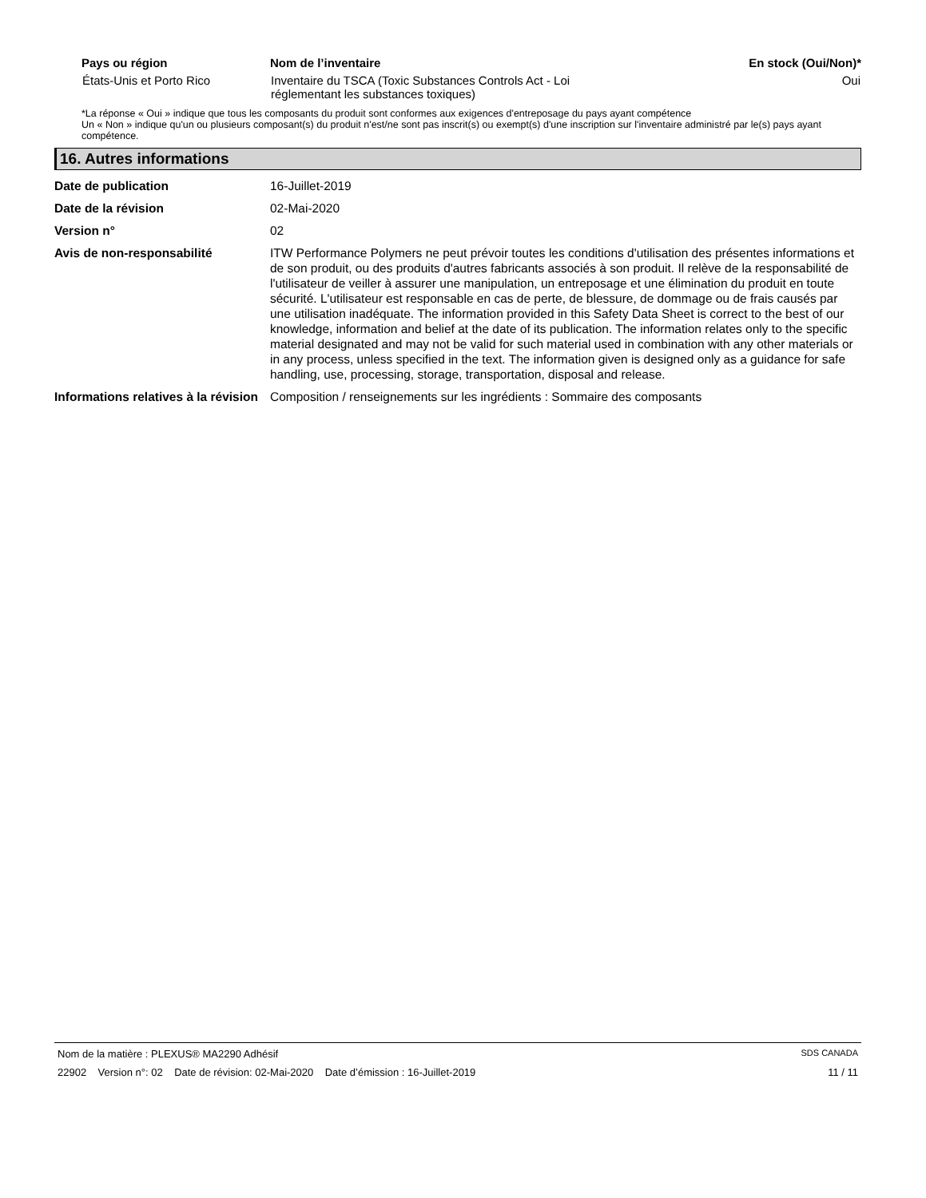| Pays ou région | Nom de l’inventaire | En stock (Oui/Non)* |
| --- | --- | --- |
| États-Unis et Porto Rico | Inventaire du TSCA (Toxic Substances Controls Act - Loi réglementant les substances toxiques) | Oui |
*La réponse « Oui » indique que tous les composants du produit sont conformes aux exigences d'entreposage du pays ayant compétence
Un « Non » indique qu'un ou plusieurs composant(s) du produit n'est/ne sont pas inscrit(s) ou exempt(s) d'une inscription sur l'inventaire administré par le(s) pays ayant compétence.
16. Autres informations
| Date de publication | 16-Juillet-2019 |
| Date de la révision | 02-Mai-2020 |
| Version n° | 02 |
| Avis de non-responsabilité | ITW Performance Polymers ne peut prévoir toutes les conditions d'utilisation des présentes informations et de son produit, ou des produits d'autres fabricants associés à son produit. Il relève de la responsabilité de l'utilisateur de veiller à assurer une manipulation, un entreposage et une élimination du produit en toute sécurité. L'utilisateur est responsable en cas de perte, de blessure, de dommage ou de frais causés par une utilisation inadéquate. The information provided in this Safety Data Sheet is correct to the best of our knowledge, information and belief at the date of its publication. The information relates only to the specific material designated and may not be valid for such material used in combination with any other materials or in any process, unless specified in the text. The information given is designed only as a guidance for safe handling, use, processing, storage, transportation, disposal and release. |
| Informations relatives à la révision | Composition / renseignements sur les ingrédients : Sommaire des composants |
Nom de la matière : PLEXUS® MA2290 Adhésif SDS CANADA
22902 Version n°: 02 Date de révision: 02-Mai-2020 Date d’émission : 16-Juillet-2019 11 / 11